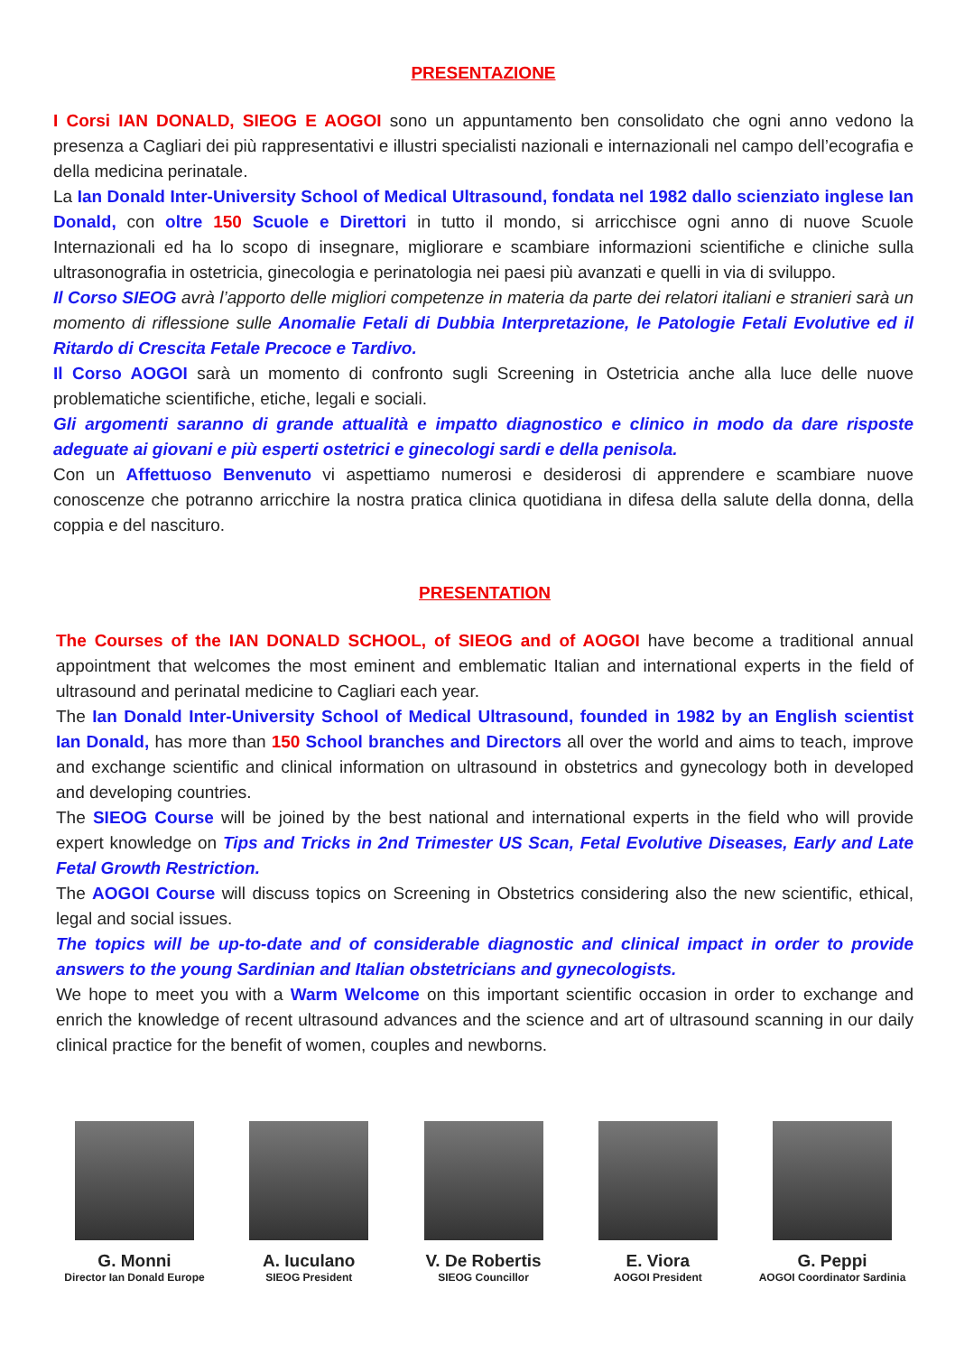PRESENTAZIONE
I Corsi IAN DONALD, SIEOG E AOGOI sono un appuntamento ben consolidato che ogni anno vedono la presenza a Cagliari dei più rappresentativi e illustri specialisti nazionali e internazionali nel campo dell’ecografia e della medicina perinatale.
La Ian Donald Inter-University School of Medical Ultrasound, fondata nel 1982 dallo scienziato inglese Ian Donald, con oltre 150 Scuole e Direttori in tutto il mondo, si arricchisce ogni anno di nuove Scuole Internazionali ed ha lo scopo di insegnare, migliorare e scambiare informazioni scientifiche e cliniche sulla ultrasonografia in ostetricia, ginecologia e perinatologia nei paesi più avanzati e quelli in via di sviluppo.
Il Corso SIEOG avrà l’apporto delle migliori competenze in materia da parte dei relatori italiani e stranieri sarà un momento di riflessione sulle Anomalie Fetali di Dubbia Interpretazione, le Patologie Fetali Evolutive ed il Ritardo di Crescita Fetale Precoce e Tardivo.
Il Corso AOGOI sarà un momento di confronto sugli Screening in Ostetricia anche alla luce delle nuove problematiche scientifiche, etiche, legali e sociali.
Gli argomenti saranno di grande attualità e impatto diagnostico e clinico in modo da dare risposte adeguate ai giovani e più esperti ostetrici e ginecologi sardi e della penisola.
Con un Affettuoso Benvenuto vi aspettiamo numerosi e desiderosi di apprendere e scambiare nuove conoscenze che potranno arricchire la nostra pratica clinica quotidiana in difesa della salute della donna, della coppia e del nascituro.
PRESENTATION
The Courses of the IAN DONALD SCHOOL, of SIEOG and of AOGOI have become a traditional annual appointment that welcomes the most eminent and emblematic Italian and international experts in the field of ultrasound and perinatal medicine to Cagliari each year.
The Ian Donald Inter-University School of Medical Ultrasound, founded in 1982 by an English scientist Ian Donald, has more than 150 School branches and Directors all over the world and aims to teach, improve and exchange scientific and clinical information on ultrasound in obstetrics and gynecology both in developed and developing countries.
The SIEOG Course will be joined by the best national and international experts in the field who will provide expert knowledge on Tips and Tricks in 2nd Trimester US Scan, Fetal Evolutive Diseases, Early and Late Fetal Growth Restriction.
The AOGOI Course will discuss topics on Screening in Obstetrics considering also the new scientific, ethical, legal and social issues.
The topics will be up-to-date and of considerable diagnostic and clinical impact in order to provide answers to the young Sardinian and Italian obstetricians and gynecologists.
We hope to meet you with a Warm Welcome on this important scientific occasion in order to exchange and enrich the knowledge of recent ultrasound advances and the science and art of ultrasound scanning in our daily clinical practice for the benefit of women, couples and newborns.
G. Monni
Director Ian Donald Europe
A. Iuculano
SIEOG President
V. De Robertis
SIEOG Councillor
E. Viora
AOGOI President
G. Peppi
AOGOI Coordinator Sardinia